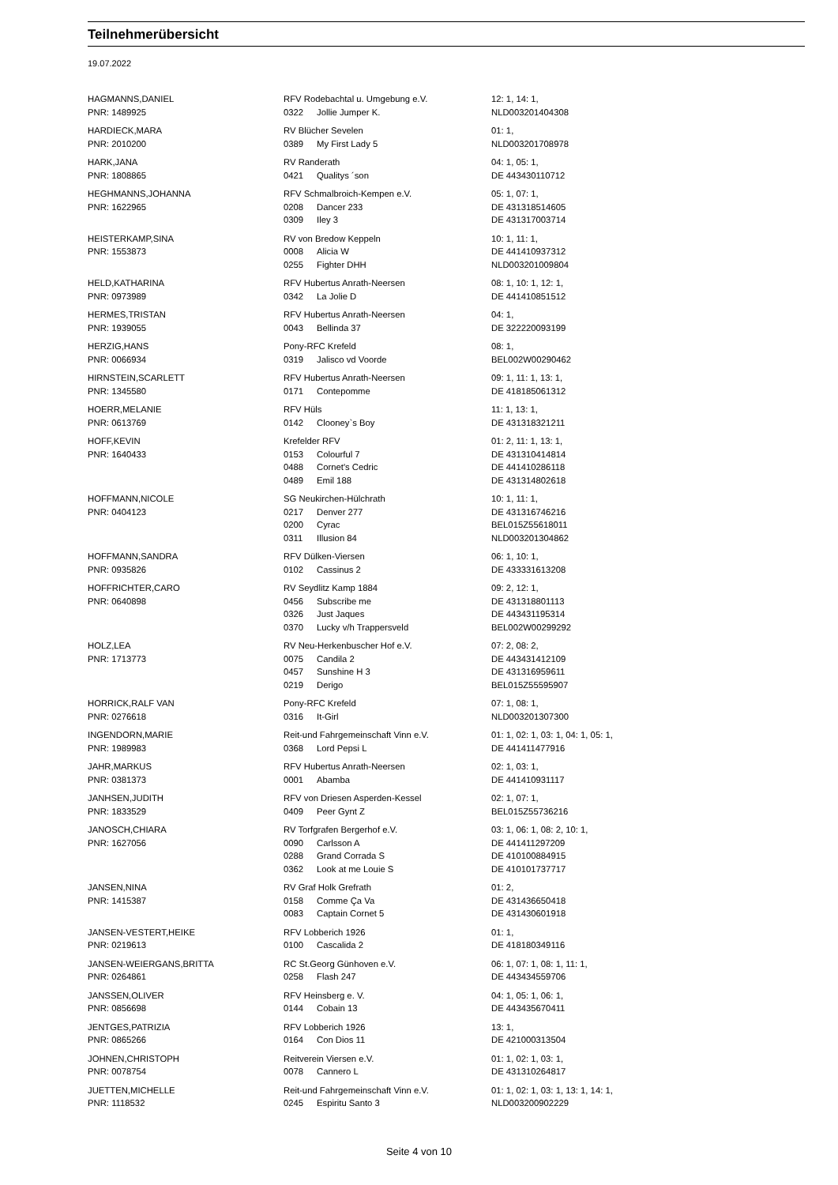Teilnehmerübersicht
19.07.2022
| HAGMANNS,DANIEL | RFV Rodebachtal u. Umgebung e.V. | | 12: 1, 14: 1, |
| PNR: 1489925 | 0322 | Jollie Jumper K. | NLD003201404308 |
| HARDIECK,MARA | RV Blücher Sevelen | | 01: 1, |
| PNR: 2010200 | 0389 | My First Lady 5 | NLD003201708978 |
| HARK,JANA | RV Randerath | | 04: 1, 05: 1, |
| PNR: 1808865 | 0421 | Qualitys ´son | DE 443430110712 |
| HEGHMANNS,JOHANNA | RFV Schmalbroich-Kempen e.V. | | 05: 1, 07: 1, |
| PNR: 1622965 | 0208 | Dancer 233 | DE 431318514605 |
| | 0309 | Iley 3 | DE 431317003714 |
| HEISTERKAMP,SINA | RV von Bredow Keppeln | | 10: 1, 11: 1, |
| PNR: 1553873 | 0008 | Alicia W | DE 441410937312 |
| | 0255 | Fighter DHH | NLD003201009804 |
| HELD,KATHARINA | RFV Hubertus Anrath-Neersen | | 08: 1, 10: 1, 12: 1, |
| PNR: 0973989 | 0342 | La Jolie D | DE 441410851512 |
| HERMES,TRISTAN | RFV Hubertus Anrath-Neersen | | 04: 1, |
| PNR: 1939055 | 0043 | Bellinda 37 | DE 322220093199 |
| HERZIG,HANS | Pony-RFC Krefeld | | 08: 1, |
| PNR: 0066934 | 0319 | Jalisco vd Voorde | BEL002W00290462 |
| HIRNSTEIN,SCARLETT | RFV Hubertus Anrath-Neersen | | 09: 1, 11: 1, 13: 1, |
| PNR: 1345580 | 0171 | Contepomme | DE 418185061312 |
| HOERR,MELANIE | RFV Hüls | | 11: 1, 13: 1, |
| PNR: 0613769 | 0142 | Clooney`s Boy | DE 431318321211 |
| HOFF,KEVIN | Krefelder RFV | | 01: 2, 11: 1, 13: 1, |
| PNR: 1640433 | 0153 | Colourful 7 | DE 431310414814 |
| | 0488 | Cornet's Cedric | DE 441410286118 |
| | 0489 | Emil 188 | DE 431314802618 |
| HOFFMANN,NICOLE | SG Neukirchen-Hülchrath | | 10: 1, 11: 1, |
| PNR: 0404123 | 0217 | Denver 277 | DE 431316746216 |
| | 0200 | Cyrac | BEL015Z55618011 |
| | 0311 | Illusion 84 | NLD003201304862 |
| HOFFMANN,SANDRA | RFV Dülken-Viersen | | 06: 1, 10: 1, |
| PNR: 0935826 | 0102 | Cassinus 2 | DE 433331613208 |
| HOFFRICHTER,CARO | RV Seydlitz Kamp 1884 | | 09: 2, 12: 1, |
| PNR: 0640898 | 0456 | Subscribe me | DE 431318801113 |
| | 0326 | Just Jaques | DE 443431195314 |
| | 0370 | Lucky v/h Trappersveld | BEL002W00299292 |
| HOLZ,LEA | RV Neu-Herkenbuscher Hof e.V. | | 07: 2, 08: 2, |
| PNR: 1713773 | 0075 | Candila 2 | DE 443431412109 |
| | 0457 | Sunshine H 3 | DE 431316959611 |
| | 0219 | Derigo | BEL015Z55595907 |
| HORRICK,RALF VAN | Pony-RFC Krefeld | | 07: 1, 08: 1, |
| PNR: 0276618 | 0316 | It-Girl | NLD003201307300 |
| INGENDORN,MARIE | Reit-und Fahrgemeinschaft Vinn e.V. | | 01: 1, 02: 1, 03: 1, 04: 1, 05: 1, |
| PNR: 1989983 | 0368 | Lord Pepsi L | DE 441411477916 |
| JAHR,MARKUS | RFV Hubertus Anrath-Neersen | | 02: 1, 03: 1, |
| PNR: 0381373 | 0001 | Abamba | DE 441410931117 |
| JANHSEN,JUDITH | RFV von Driesen Asperden-Kessel | | 02: 1, 07: 1, |
| PNR: 1833529 | 0409 | Peer Gynt Z | BEL015Z55736216 |
| JANOSCH,CHIARA | RV Torfgrafen Bergerhof e.V. | | 03: 1, 06: 1, 08: 2, 10: 1, |
| PNR: 1627056 | 0090 | Carlsson A | DE 441411297209 |
| | 0288 | Grand Corrada S | DE 410100884915 |
| | 0362 | Look at me Louie S | DE 410101737717 |
| JANSEN,NINA | RV Graf Holk Grefrath | | 01: 2, |
| PNR: 1415387 | 0158 | Comme Ça Va | DE 431436650418 |
| | 0083 | Captain Cornet 5 | DE 431430601918 |
| JANSEN-VESTERT,HEIKE | RFV Lobberich 1926 | | 01: 1, |
| PNR: 0219613 | 0100 | Cascalida 2 | DE 418180349116 |
| JANSEN-WEIERGANS,BRITTA | RC St.Georg Günhoven e.V. | | 06: 1, 07: 1, 08: 1, 11: 1, |
| PNR: 0264861 | 0258 | Flash 247 | DE 443434559706 |
| JANSSEN,OLIVER | RFV Heinsberg e. V. | | 04: 1, 05: 1, 06: 1, |
| PNR: 0856698 | 0144 | Cobain 13 | DE 443435670411 |
| JENTGES,PATRIZIA | RFV Lobberich 1926 | | 13: 1, |
| PNR: 0865266 | 0164 | Con Dios 11 | DE 421000313504 |
| JOHNEN,CHRISTOPH | Reitverein Viersen e.V. | | 01: 1, 02: 1, 03: 1, |
| PNR: 0078754 | 0078 | Cannero L | DE 431310264817 |
| JUETTEN,MICHELLE | Reit-und Fahrgemeinschaft Vinn e.V. | | 01: 1, 02: 1, 03: 1, 13: 1, 14: 1, |
| PNR: 1118532 | 0245 | Espiritu Santo 3 | NLD003200902229 |
Seite 4 von 10